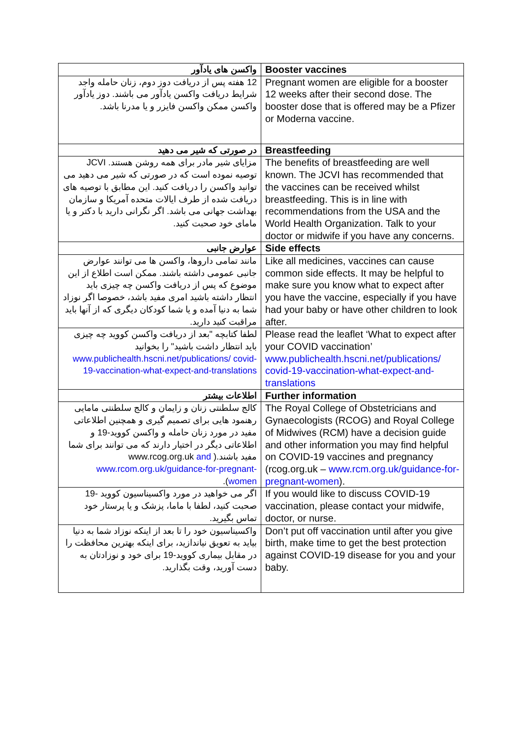| واکسن های یادآور | Booster vaccines |
| 12 هفته پس از دریافت دوز دوم، زنان حامله واجد شرایط دریافت واکسن یادآور می باشند. دوز یادآور واکسن ممکن واکسن فایزر و یا مدرنا باشد. | Pregnant women are eligible for a booster 12 weeks after their second dose. The booster dose that is offered may be a Pfizer or Moderna vaccine. |
| در صورتی که شیر می دهید | Breastfeeding |
| مزایای شیر مادر برای همه روشن هستند. JCVI توصیه نموده است که در صورتی که شیر می دهید می توانید واکسن را دریافت کنید. این مطابق با توصیه های دریافت شده از طرف ایالات متحده آمریکا و سازمان بهداشت جهانی می باشد. اگر نگرانی دارید با دکتر و یا مامای خود صحبت کنید. | The benefits of breastfeeding are well known. The JCVI has recommended that the vaccines can be received whilst breastfeeding. This is in line with recommendations from the USA and the World Health Organization. Talk to your doctor or midwife if you have any concerns. |
| عوارض جانبی | Side effects |
| مانند تمامی داروها، واکسن ها می توانند عوارض جانبی عمومی داشته باشند. ممکن است اطلاع از این موضوع که پس از دریافت واکسن چه چیزی باید انتظار داشته باشید امری مفید باشد، خصوصا اگر نوزاد شما به دنیا آمده و یا شما کودکان دیگری که از آنها باید مراقبت کنید دارید. | Like all medicines, vaccines can cause common side effects. It may be helpful to make sure you know what to expect after you have the vaccine, especially if you have had your baby or have other children to look after. |
| لطفا کتابچه "بعد از دریافت واکسن کووید چه چیزی باید انتظار داشت باشید" را بخوانید www.publichealth.hscni.net/publications/ covid-19-vaccination-what-expect-and-translations | Please read the leaflet ‘What to expect after your COVID vaccination’ www.publichealth.hscni.net/publications/ covid-19-vaccination-what-expect-and-translations |
| اطلاعات بیشتر | Further information |
| کالج سلطنتی زنان و زایمان و کالج سلطنتی مامایی رهنمود هایی برای تصمیم گیری و همچنین اطلاعاتی مفید در مورد زنان حامله و واکسن کووید-19 و اطلاعاتی دیگر در اختیار دارند که می توانند برای شما مفید باشند.( www.rcog.org.uk and www.rcom.org.uk/guidance-for-pregnant-women ). | The Royal College of Obstetricians and Gynaecologists (RCOG) and Royal College of Midwives (RCM) have a decision guide and other information you may find helpful on COVID-19 vaccines and pregnancy (rcog.org.uk – www.rcm.org.uk/guidance-for-pregnant-women ). |
| اگر می خواهید در مورد واکسیناسیون کووید -19 صحبت کنید، لطفا با ماما، پزشک و یا پرستار خود تماس بگیرید. | If you would like to discuss COVID-19 vaccination, please contact your midwife, doctor, or nurse. |
| واکسیناسیون خود را تا بعد از اینکه نوزاد شما به دنیا بیاید به تعویق نیاندازید، برای اینکه بهترین محافظت را در مقابل بیماری کووید-19 برای خود و نوزادتان به دست آورید، وقت بگذارید. | Don’t put off vaccination until after you give birth, make time to get the best protection against COVID-19 disease for you and your baby. |